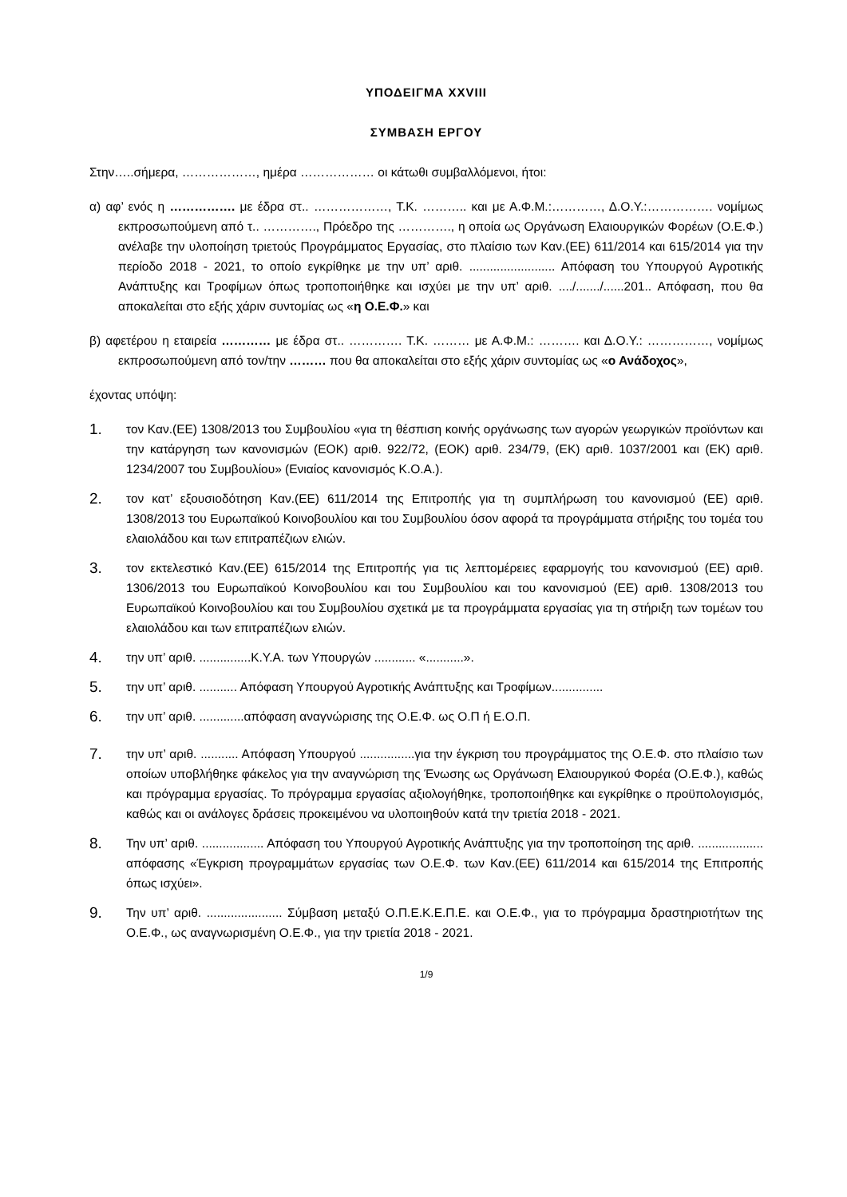ΥΠΟΔΕΙΓΜΑ XXVIII
ΣΥΜΒΑΣΗ ΕΡΓΟΥ
Στην…..σήμερα, ………………, ημέρα ……………… οι κάτωθι συμβαλλόμενοι, ήτοι:
α) αφ’ ενός η ……………. με έδρα στ.. ………………, Τ.Κ. ……….. και με Α.Φ.Μ.:…………, Δ.Ο.Υ.:……………. νομίμως εκπροσωπούμενη από τ.. …………., Πρόεδρο της …………., η οποία ως Οργάνωση Ελαιουργικών Φορέων (Ο.Ε.Φ.) ανέλαβε την υλοποίηση τριετούς Προγράμματος Εργασίας, στο πλαίσιο των Καν.(ΕΕ) 611/2014 και 615/2014 για την περίοδο 2018 - 2021, το οποίο εγκρίθηκε με την υπ’ αριθ. ......................... Απόφαση του Υπουργού Αγροτικής Ανάπτυξης και Τροφίμων όπως τροποποιήθηκε και ισχύει με την υπ’ αριθ. ..../......./......201.. Απόφαση, που θα αποκαλείται στο εξής χάριν συντομίας ως «η Ο.Ε.Φ.» και
β) αφετέρου η εταιρεία ………… με έδρα στ.. …………. Τ.Κ. ……… με Α.Φ.Μ.: ………. και Δ.Ο.Υ.: ……………, νομίμως εκπροσωπούμενη από τον/την ……… που θα αποκαλείται στο εξής χάριν συντομίας ως «ο Ανάδοχος»,
έχοντας υπόψη:
1. τον Καν.(ΕΕ) 1308/2013 του Συμβουλίου «για τη θέσπιση κοινής οργάνωσης των αγορών γεωργικών προϊόντων και την κατάργηση των κανονισμών (ΕΟΚ) αριθ. 922/72, (ΕΟΚ) αριθ. 234/79, (ΕΚ) αριθ. 1037/2001 και (ΕΚ) αριθ. 1234/2007 του Συμβουλίου» (Ενιαίος κανονισμός Κ.Ο.Α.).
2. τον κατ’ εξουσιοδότηση Καν.(ΕΕ) 611/2014 της Επιτροπής για τη συμπλήρωση του κανονισμού (ΕΕ) αριθ. 1308/2013 του Ευρωπαϊκού Κοινοβουλίου και του Συμβουλίου όσον αφορά τα προγράμματα στήριξης του τομέα του ελαιολάδου και των επιτραπέζιων ελιών.
3. τον εκτελεστικό Καν.(ΕΕ) 615/2014 της Επιτροπής για τις λεπτομέρειες εφαρμογής του κανονισμού (ΕΕ) αριθ. 1306/2013 του Ευρωπαϊκού Κοινοβουλίου και του Συμβουλίου και του κανονισμού (ΕΕ) αριθ. 1308/2013 του Ευρωπαϊκού Κοινοβουλίου και του Συμβουλίου σχετικά με τα προγράμματα εργασίας για τη στήριξη των τομέων του ελαιολάδου και των επιτραπέζιων ελιών.
4. την υπ’ αριθ. ...............Κ.Υ.Α. των Υπουργών ............ «...........».
5. την υπ’ αριθ. ........... Απόφαση Υπουργού Αγροτικής Ανάπτυξης και Τροφίμων...............
6. την υπ’ αριθ. .............απόφαση αναγνώρισης της Ο.Ε.Φ. ως Ο.Π ή Ε.Ο.Π.
7. την υπ’ αριθ. ........... Απόφαση Υπουργού ................για την έγκριση του προγράμματος της Ο.Ε.Φ. στο πλαίσιο των οποίων υποβλήθηκε φάκελος για την αναγνώριση της Ένωσης ως Οργάνωση Ελαιουργικού Φορέα (Ο.Ε.Φ.), καθώς και πρόγραμμα εργασίας. Το πρόγραμμα εργασίας αξιολογήθηκε, τροποποιήθηκε και εγκρίθηκε ο προϋπολογισμός, καθώς και οι ανάλογες δράσεις προκειμένου να υλοποιηθούν κατά την τριετία 2018 - 2021.
8. Την υπ’ αριθ. .................. Απόφαση του Υπουργού Αγροτικής Ανάπτυξης για την τροποποίηση της αριθ. ................... απόφασης «Έγκριση προγραμμάτων εργασίας των Ο.Ε.Φ. των Καν.(ΕΕ) 611/2014 και 615/2014 της Επιτροπής όπως ισχύει».
9. Την υπ’ αριθ. ...................... Σύμβαση μεταξύ Ο.Π.Ε.Κ.Ε.Π.Ε. και Ο.Ε.Φ., για το πρόγραμμα δραστηριοτήτων της Ο.Ε.Φ., ως αναγνωρισμένη Ο.Ε.Φ., για την τριετία 2018 - 2021.
1/9